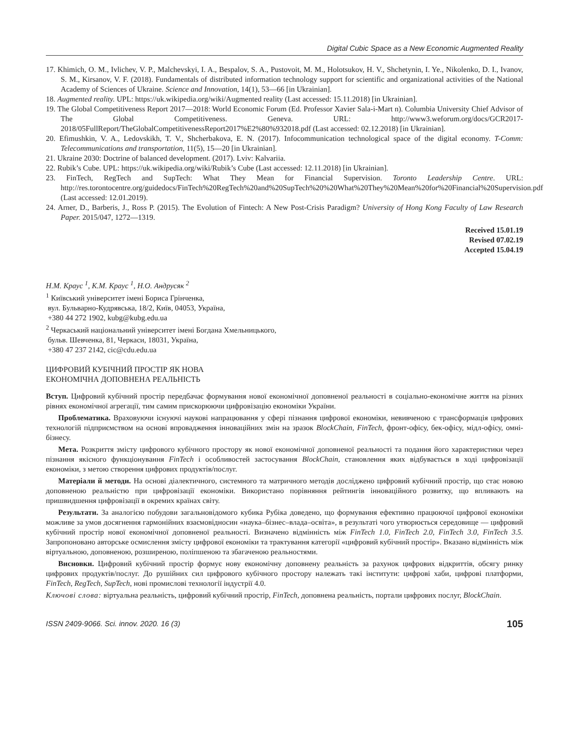Digital Cubic Space as a New Economic Augmented Reality
17. Khimich, O. M., Ivlichev, V. P., Malchevskyi, I. A., Bespalov, S. A., Pustovoit, M. M., Holotsukov, H. V., Shchetynin, I. Ye., Nikolenko, D. I., Ivanov, S. M., Kirsanov, V. F. (2018). Fundamentals of distributed information technology support for scientific and organizational activities of the National Academy of Sciences of Ukraine. Science and Innovation, 14(1), 53—66 [in Ukrainian].
18. Augmented reality. UPL: https://uk.wikipedia.org/wiki/Augmented reality (Last accessed: 15.11.2018) [in Ukrainian].
19. The Global Competitiveness Report 2017—2018: World Economic Forum (Ed. Professor Xavier Sala-i-Mart n). Columbia University Chief Advisor of The Global Competitiveness. Geneva. URL: http://www3.weforum.org/docs/GCR2017-2018/05FullReport/TheGlobalCompetitivenessReport2017%E2%80%932018.pdf (Last accessed: 02.12.2018) [in Ukrainian].
20. Efimushkin, V. A., Ledovskikh, T. V., Shcherbakova, E. N. (2017). Infocommunication technological space of the digital economy. T-Comm: Telecommunications and transportation, 11(5), 15—20 [in Ukrainian].
21. Ukraine 2030: Doctrine of balanced development. (2017). Lviv: Kalvariia.
22. Rubik’s Cube. UPL: https://uk.wikipedia.org/wiki/Rubik’s Cube (Last accessed: 12.11.2018) [in Ukrainian].
23. FinTech, RegTech and SupTech: What They Mean for Financial Supervision. Toronto Leadership Centre. URL: http://res.torontocentre.org/guidedocs/FinTech%20RegTech%20and%20SupTech%20%20What%20They%20Mean%20for%20Financial%20Supervision.pdf (Last accessed: 12.01.2019).
24. Arner, D., Barberis, J., Ross P. (2015). The Evolution of Fintech: A New Post-Crisis Paradigm? University of Hong Kong Faculty of Law Research Paper. 2015/047, 1272—1319.
Received 15.01.19
Revised 07.02.19
Accepted 15.04.19
Н.М. Краус <sup>1</sup>, К.М. Краус <sup>1</sup>, Н.О. Андрусяк <sup>2</sup>
<sup>1</sup> Київський університет імені Бориса Грінченка,
вул. Бульварно-Кудрявська, 18/2, Київ, 04053, Україна,
+380 44 272 1902, kubg@kubg.edu.ua
<sup>2</sup> Черкаський національний університет імені Богдана Хмельницького,
бульв. Шевченка, 81, Черкаси, 18031, Україна,
+380 47 237 2142, cic@cdu.edu.ua
ЦИФРОВИЙ КУБІЧНИЙ ПРОСТІР ЯК НОВА
ЕКОНОМІЧНА ДОПОВНЕНА РЕАЛЬНІСТЬ
Вступ. Цифровий кубічний простір передбачає формування нової економічної доповненої реальності в соціально-економічне життя на різних рівнях економічної агрегації, тим самим прискорюючи цифровізацію економіки України.
Проблематика. Враховуючи існуючі наукові напрацювання у сфері пізнання цифрової економіки, невивченою є трансформація цифрових технологій підприємством на основі впровадження інноваційних змін на зразок BlockChain, FinTech, фронт-офісу, бек-офісу, мідл-офісу, омні-бізнесу.
Мета. Розкриття змісту цифрового кубічного простору як нової економічної доповненої реальності та подання його характеристики через пізнання якісного функціонування FinTech і особливостей застосування BlockChain, становлення яких відбувається в ході цифровізації економіки, з метою створення цифрових продуктів/послуг.
Матеріали й методи. На основі діалектичного, системного та матричного методів досліджено цифровий кубічний простір, що стає новою доповненою реальністю при цифровізації економіки. Використано порівняння рейтингів інноваційного розвитку, що впливають на пришвидшення цифровізації в окремих країнах світу.
Результати. За аналогією побудови загальновідомого кубика Рубіка доведено, що формування ефективно працюючої цифрової економіки можливе за умов досягнення гармонійних взаємовідносин «наука–бізнес–влада–освіта», в результаті чого утворюється середовище — цифровий кубічний простір нової економічної доповненої реальності. Визначено відмінність між FinTech 1.0, FinTech 2.0, FinTech 3.0, FinTech 3.5. Запропоновано авторське осмислення змісту цифрової економіки та трактування категорії «цифровий кубічний простір». Вказано відмінність між віртуальною, доповненою, розширеною, поліпшеною та збагаченою реальностями.
Висновки. Цифровий кубічний простір формує нову економічну доповнену реальність за рахунок цифрових відкриттів, обсягу ринку цифрових продуктів/послуг. До рушійних сил цифрового кубічного простору належать такі інститути: цифрові хаби, цифрові платформи, FinTech, RegTech, SupTech, нові промислові технології індустрії 4.0.
Ключові слова: віртуальна реальність, цифровий кубічний простір, FinTech, доповнена реальність, портали цифрових послуг, BlockChain.
ISSN 2409-9066. Sci. innov. 2020. 16 (3) 105